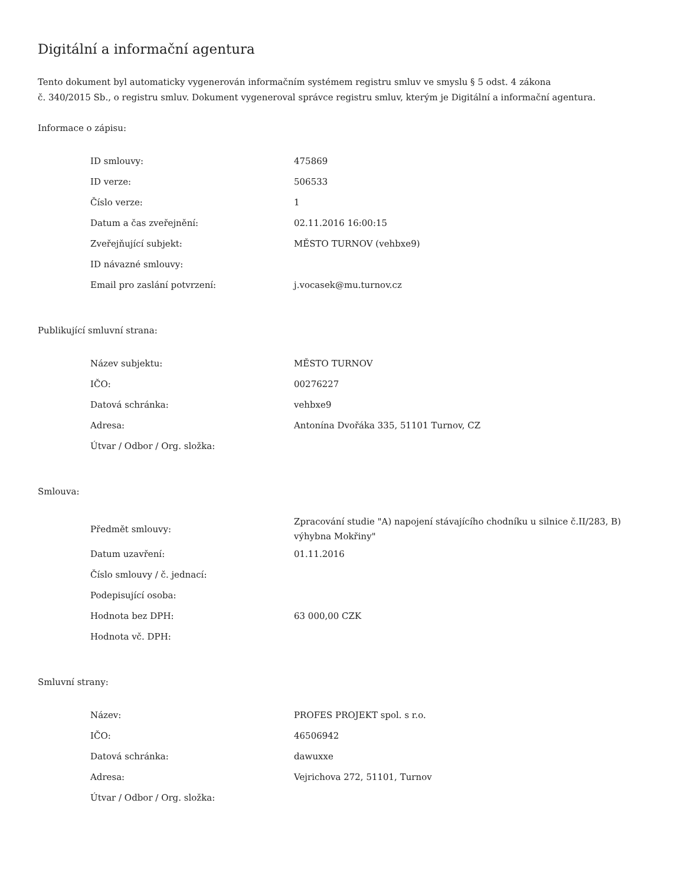Digitální a informační agentura
Tento dokument byl automaticky vygenerován informačním systémem registru smluv ve smyslu § 5 odst. 4 zákona
č. 340/2015 Sb., o registru smluv. Dokument vygeneroval správce registru smluv, kterým je Digitální a informační agentura.
Informace o zápisu:
| ID smlouvy: | 475869 |
| ID verze: | 506533 |
| Číslo verze: | 1 |
| Datum a čas zveřejnění: | 02.11.2016 16:00:15 |
| Zveřejňující subjekt: | MĚSTO TURNOV (vehbxe9) |
| ID návazné smlouvy: | |
| Email pro zaslání potvrzení: | j.vocasek@mu.turnov.cz |
Publikující smluvní strana:
| Název subjektu: | MĚSTO TURNOV |
| IČO: | 00276227 |
| Datová schránka: | vehbxe9 |
| Adresa: | Antonína Dvořáka 335, 51101 Turnov, CZ |
| Útvar / Odbor / Org. složka: | |
Smlouva:
| Předmět smlouvy: | Zpracování studie "A) napojení stávajícího chodníku u silnice č.II/283, B) výhybna Mokřiny" |
| Datum uzavření: | 01.11.2016 |
| Číslo smlouvy / č. jednací: | |
| Podepisující osoba: | |
| Hodnota bez DPH: | 63 000,00 CZK |
| Hodnota vč. DPH: | |
Smluvní strany:
| Název: | PROFES PROJEKT spol. s r.o. |
| IČO: | 46506942 |
| Datová schránka: | dawuxxe |
| Adresa: | Vejrichova 272, 51101, Turnov |
| Útvar / Odbor / Org. složka: | |